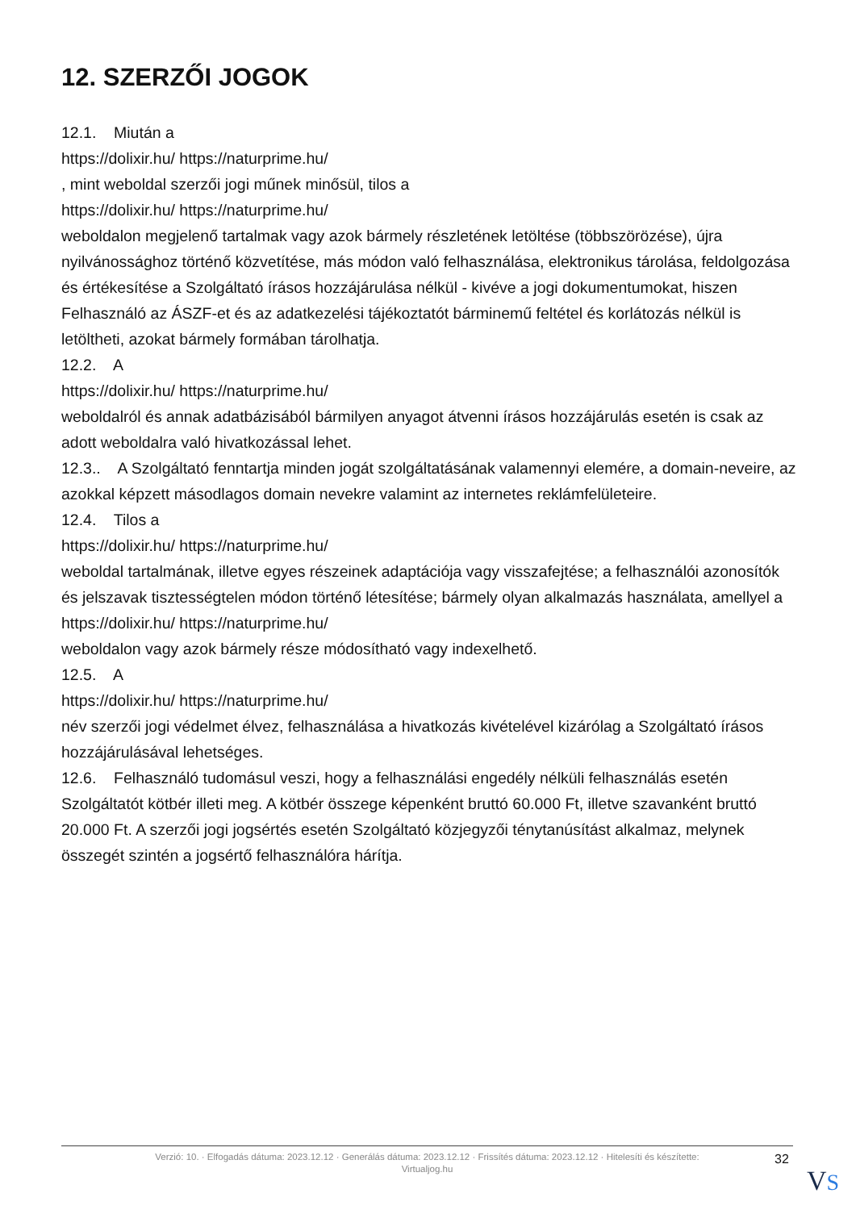12. SZERZŐI JOGOK
12.1. Miután a
https://dolixir.hu/ https://naturprime.hu/
, mint weboldal szerzői jogi műnek minősül, tilos a
https://dolixir.hu/ https://naturprime.hu/
weboldalon megjelenő tartalmak vagy azok bármely részletének letöltése (többszörözése), újra nyilvánossághoz történő közvetítése, más módon való felhasználása, elektronikus tárolása, feldolgozása és értékesítése a Szolgáltató írásos hozzájárulása nélkül - kivéve a jogi dokumentumokat, hiszen Felhasználó az ÁSZF-et és az adatkezelési tájékoztatót bárminemű feltétel és korlátozás nélkül is letöltheti, azokat bármely formában tárolhatja.
12.2. A
https://dolixir.hu/ https://naturprime.hu/
weboldalról és annak adatbázisából bármilyen anyagot átvenni írásos hozzájárulás esetén is csak az adott weboldalra való hivatkozással lehet.
12.3.. A Szolgáltató fenntartja minden jogát szolgáltatásának valamennyi elemére, a domain-neveire, az azokkal képzett másodlagos domain nevekre valamint az internetes reklámfelületeire.
12.4. Tilos a
https://dolixir.hu/ https://naturprime.hu/
weboldal tartalmának, illetve egyes részeinek adaptációja vagy visszafejtése; a felhasználói azonosítók és jelszavak tisztességtelen módon történő létesítése; bármely olyan alkalmazás használata, amellyel a
https://dolixir.hu/ https://naturprime.hu/
weboldalon vagy azok bármely része módosítható vagy indexelhető.
12.5. A
https://dolixir.hu/ https://naturprime.hu/
név szerzői jogi védelmet élvez, felhasználása a hivatkozás kivételével kizárólag a Szolgáltató írásos hozzájárulásával lehetséges.
12.6. Felhasználó tudomásul veszi, hogy a felhasználási engedély nélküli felhasználás esetén Szolgáltatót kötbér illeti meg. A kötbér összege képenként bruttó 60.000 Ft, illetve szavanként bruttó 20.000 Ft. A szerzői jogi jogsértés esetén Szolgáltató közjegyzői ténytanúsítást alkalmaz, melynek összegét szintén a jogsértő felhasználóra hárítja.
Verzió: 10. · Elfogadás dátuma: 2023.12.12 · Generálás dátuma: 2023.12.12 · Frissítés dátuma: 2023.12.12 · Hitelesíti és készítette:
Virtualjog.hu
32
VS